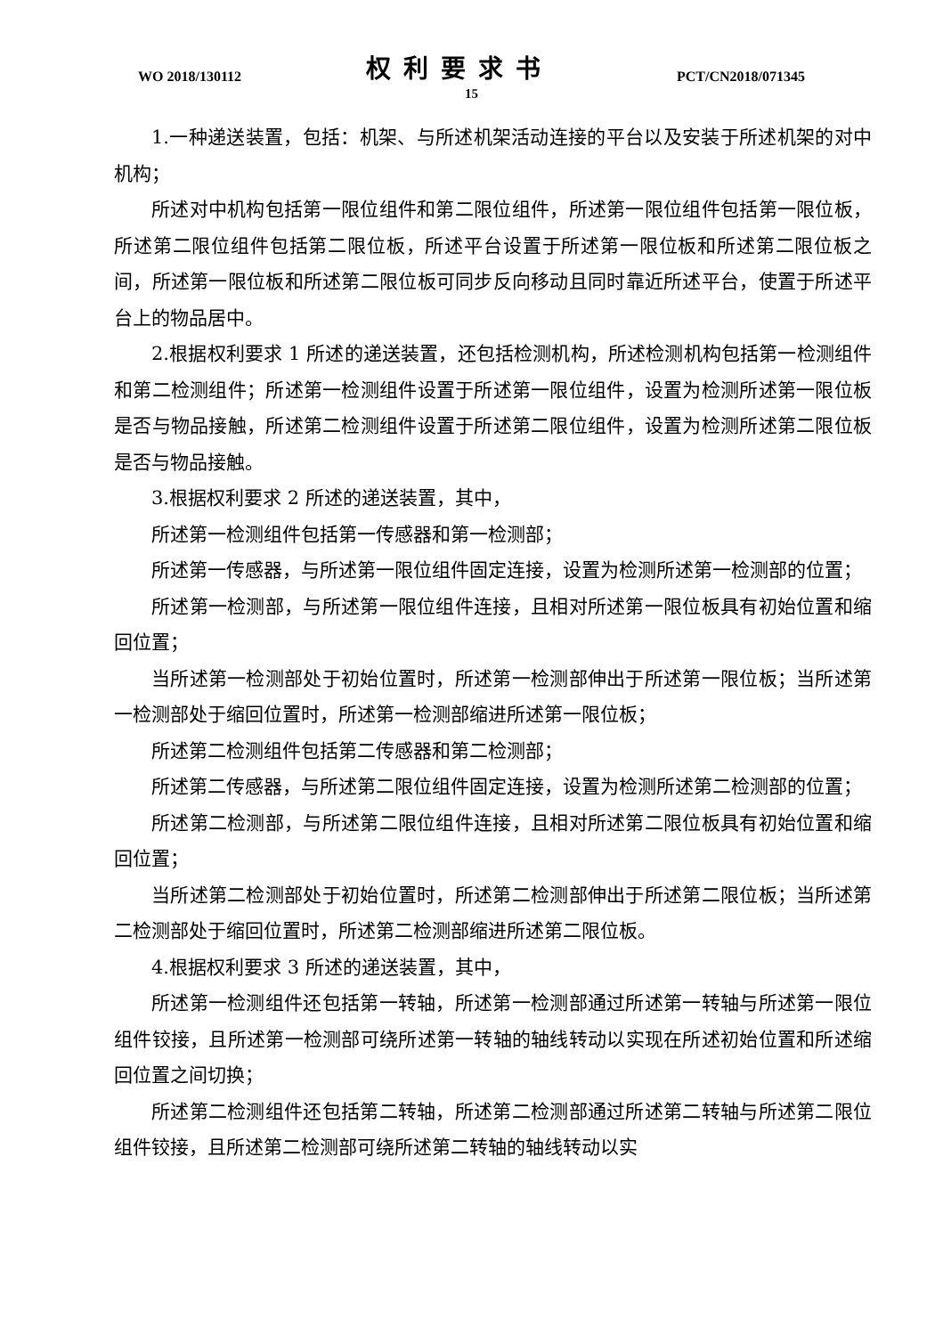WO 2018/130112 权利要求书 PCT/CN2018/071345
15
1.一种递送装置，包括：机架、与所述机架活动连接的平台以及安装于所述机架的对中机构；
所述对中机构包括第一限位组件和第二限位组件，所述第一限位组件包括第一限位板，所述第二限位组件包括第二限位板，所述平台设置于所述第一限位板和所述第二限位板之间，所述第一限位板和所述第二限位板可同步反向移动且同时靠近所述平台，使置于所述平台上的物品居中。
2.根据权利要求 1 所述的递送装置，还包括检测机构，所述检测机构包括第一检测组件和第二检测组件；所述第一检测组件设置于所述第一限位组件，设置为检测所述第一限位板是否与物品接触，所述第二检测组件设置于所述第二限位组件，设置为检测所述第二限位板是否与物品接触。
3.根据权利要求 2 所述的递送装置，其中，
所述第一检测组件包括第一传感器和第一检测部；
所述第一传感器，与所述第一限位组件固定连接，设置为检测所述第一检测部的位置；
所述第一检测部，与所述第一限位组件连接，且相对所述第一限位板具有初始位置和缩回位置；
当所述第一检测部处于初始位置时，所述第一检测部伸出于所述第一限位板；当所述第一检测部处于缩回位置时，所述第一检测部缩进所述第一限位板；
所述第二检测组件包括第二传感器和第二检测部；
所述第二传感器，与所述第二限位组件固定连接，设置为检测所述第二检测部的位置；
所述第二检测部，与所述第二限位组件连接，且相对所述第二限位板具有初始位置和缩回位置；
当所述第二检测部处于初始位置时，所述第二检测部伸出于所述第二限位板；当所述第二检测部处于缩回位置时，所述第二检测部缩进所述第二限位板。
4.根据权利要求 3 所述的递送装置，其中，
所述第一检测组件还包括第一转轴，所述第一检测部通过所述第一转轴与所述第一限位组件铰接，且所述第一检测部可绕所述第一转轴的轴线转动以实现在所述初始位置和所述缩回位置之间切换；
所述第二检测组件还包括第二转轴，所述第二检测部通过所述第二转轴与所述第二限位组件铰接，且所述第二检测部可绕所述第二转轴的轴线转动以实